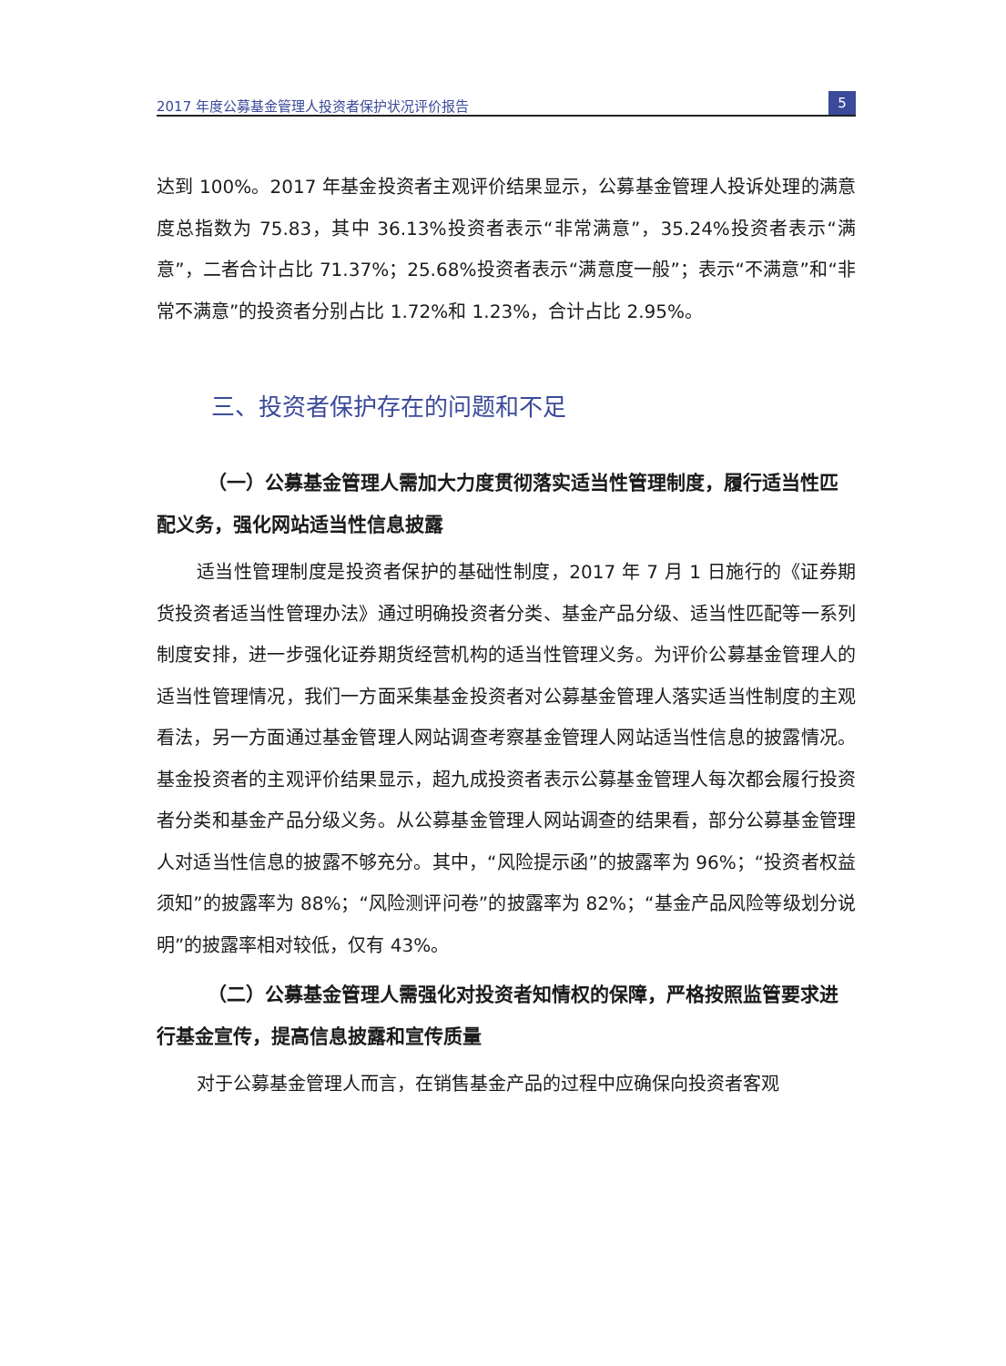2017 年度公募基金管理人投资者保护状况评价报告 5
达到 100%。2017 年基金投资者主观评价结果显示，公募基金管理人投诉处理的满意度总指数为 75.83，其中 36.13%投资者表示“非常满意”，35.24%投资者表示“满意”，二者合计占比 71.37%；25.68%投资者表示“满意度一般”；表示“不满意”和“非常不满意”的投资者分别占比 1.72%和 1.23%，合计占比 2.95%。
三、投资者保护存在的问题和不足
（一）公募基金管理人需加大力度贯彻落实适当性管理制度，履行适当性匹配义务，强化网站适当性信息披露
适当性管理制度是投资者保护的基础性制度，2017 年 7 月 1 日施行的《证券期货投资者适当性管理办法》通过明确投资者分类、基金产品分级、适当性匹配等一系列制度安排，进一步强化证券期货经营机构的适当性管理义务。为评价公募基金管理人的适当性管理情况，我们一方面采集基金投资者对公募基金管理人落实适当性制度的主观看法，另一方面通过基金管理人网站调查考察基金管理人网站适当性信息的披露情况。基金投资者的主观评价结果显示，超九成投资者表示公募基金管理人每次都会履行投资者分类和基金产品分级义务。从公募基金管理人网站调查的结果看，部分公募基金管理人对适当性信息的披露不够充分。其中，“风险提示函”的披露率为 96%；“投资者权益须知”的披露率为 88%；“风险测评问卷”的披露率为 82%；“基金产品风险等级划分说明”的披露率相对较低，仅有 43%。
（二）公募基金管理人需强化对投资者知情权的保障，严格按照监管要求进行基金宣传，提高信息披露和宣传质量
对于公募基金管理人而言，在销售基金产品的过程中应确保向投资者客观